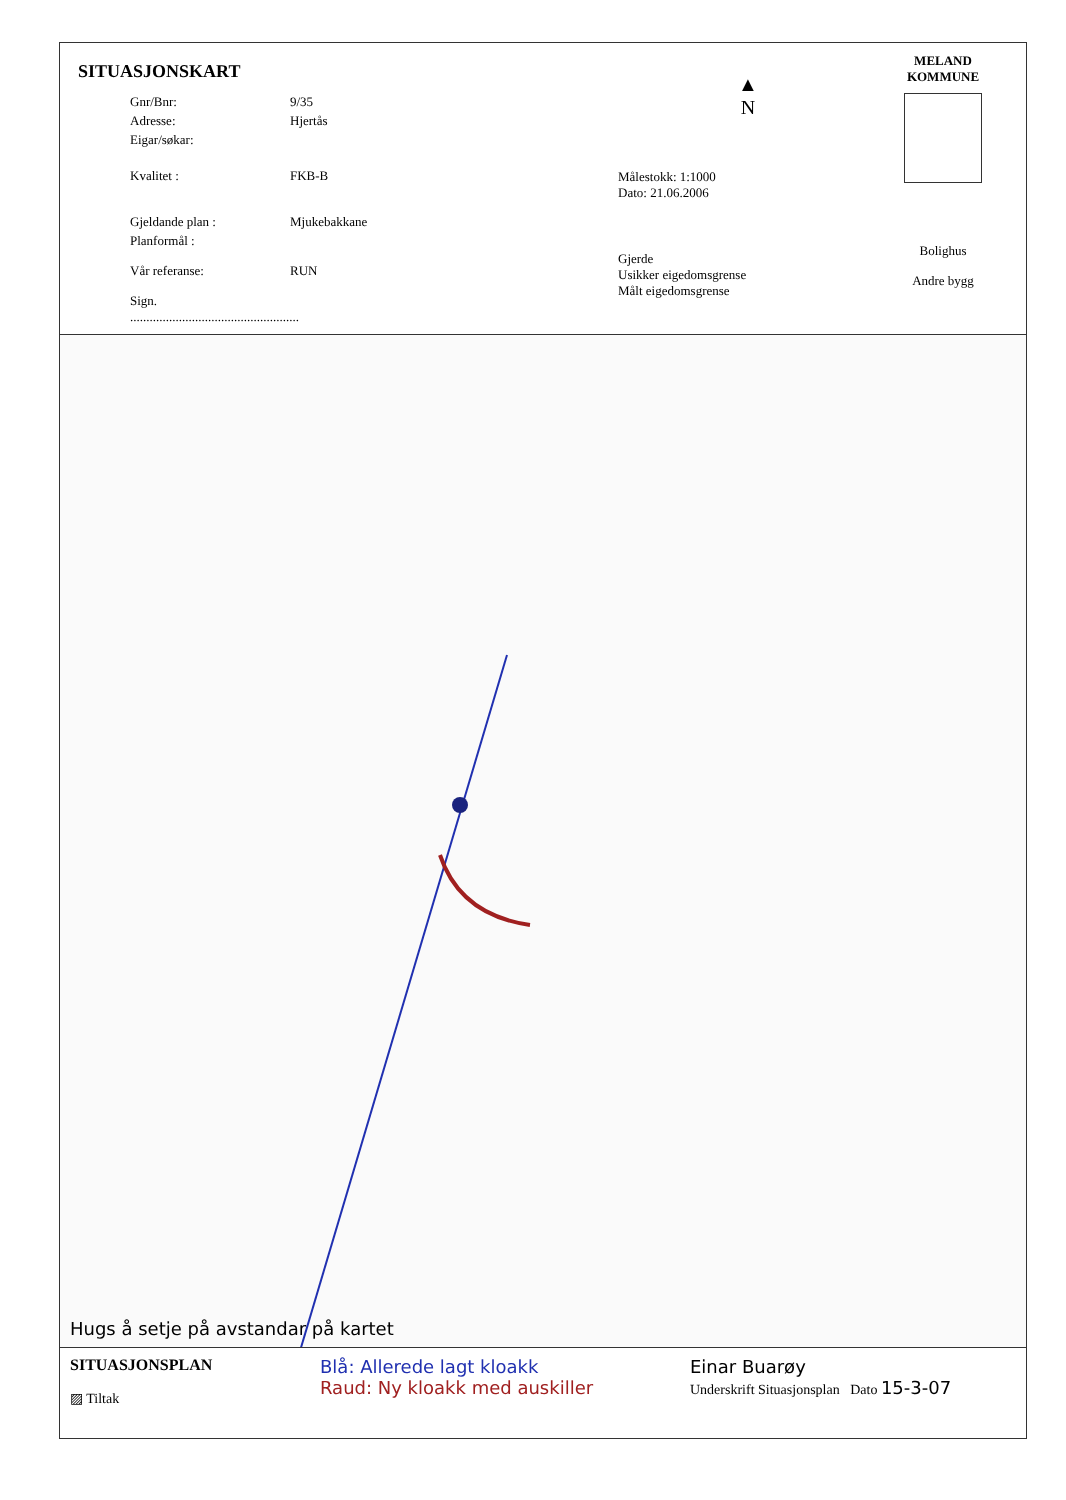SITUASJONSKART
Gnr/Bnr: 9/35
Adresse: Hjertås
Eigar/søkar:
Kvalitet : FKB-B
Gjeldande plan : Mjukebakkane
Planformål :
Vår referanse: RUN
Sign. ....................................................
▲
N
Målestokk: 1:1000
Dato: 21.06.2006
Gjerde
Usikker eigedomsgrense
Målt eigedomsgrense
MELAND
KOMMUNE
Bolighus
Andre bygg
Hugs å setje på avstandar på kartet
SITUASJONSPLAN
▨ Tiltak
Blå: Allerede lagt kloakk
Raud: Ny kloakk med auskiller
Einar Buarøy
Underskrift Situasjonsplan Dato 15-3-07